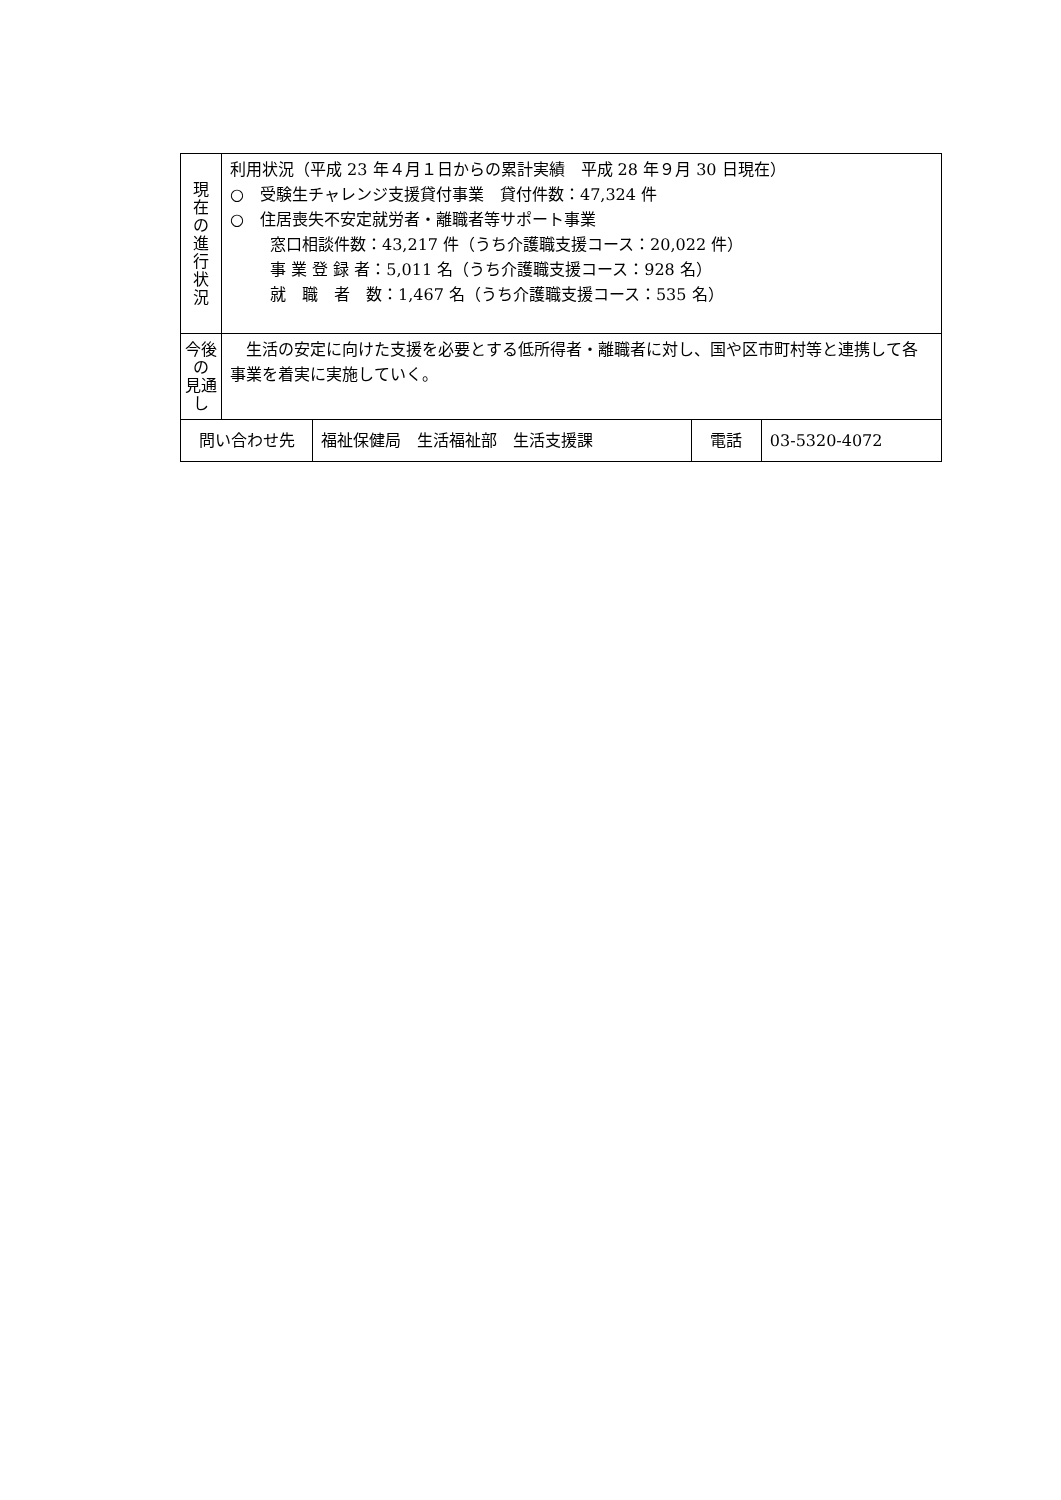| 現 在 の 進 行 状 況 | 利用状況（平成 23 年４月１日からの累計実績 平成 28 年９月 30 日現在） ○ 受験生チャレンジ支援貸付事業 貸付件数：47,324 件 ○ 住居喪失不安定就労者・離職者等サポート事業 窓口相談件数：43,217 件（うち介護職支援コース：20,022 件） 事 業 登 録 者：5,011 名（うち介護職支援コース：928 名） 就 職 者 数：1,467 名（うち介護職支援コース：535 名） | | | |
| 今後の 見通し | 生活の安定に向けた支援を必要とする低所得者・離職者に対し、国や区市町村等と連携して各事業を着実に実施していく。 | | | |
| 問い合わせ先 | | 福祉保健局 生活福祉部 生活支援課 | 電話 | 03-5320-4072 |